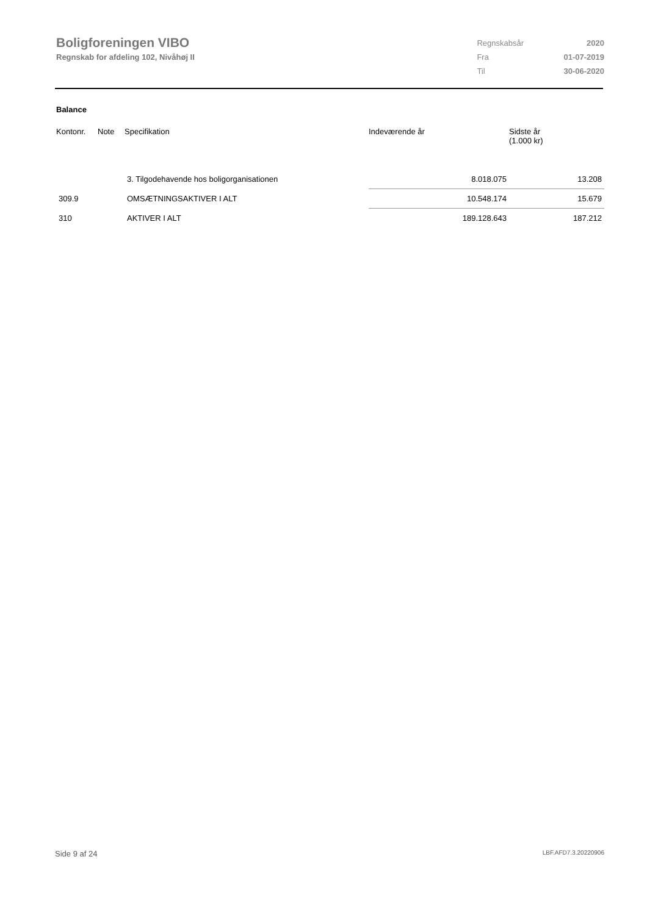Boligforeningen VIBO
Regnskab for afdeling 102, Nivåhøj II
| Regnskabsår | 2020 |
| Fra | 01-07-2019 |
| Til | 30-06-2020 |
Balance
| Kontonr. | Note | Specifikation | Indeværende år | Sidste år (1.000 kr) |
| --- | --- | --- | --- | --- |
| | | 3. Tilgodehavende hos boligorganisationen | 8.018.075 | 13.208 |
| 309.9 | | OMSÆTNINGSAKTIVER I ALT | 10.548.174 | 15.679 |
| 310 | | AKTIVER I ALT | 189.128.643 | 187.212 |
Side 9 af 24 LBF.AFD7.3.20220906